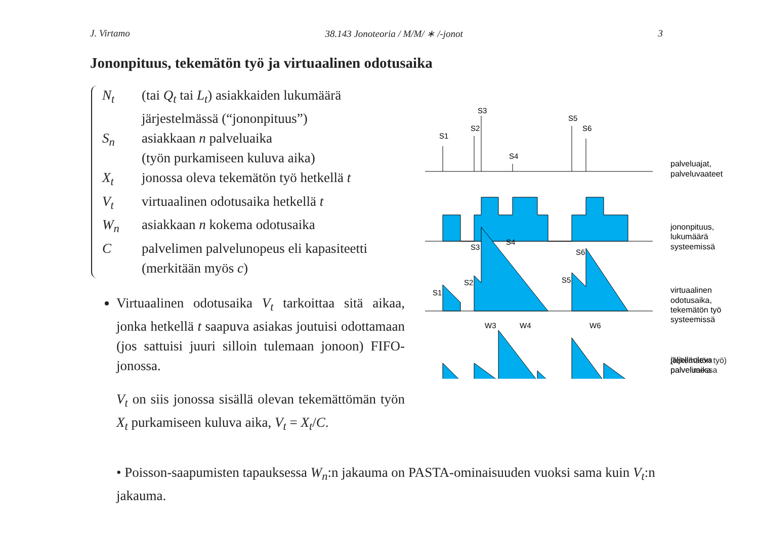J. Virtamo 38.143 Jonoteoria / M/M/ ∗ /-jonot 3
Jononpituus, tekemätön työ ja virtuaalinen odotusaika
N<sub>t</sub> (tai Q<sub>t</sub> tai L<sub>t</sub>) asiakkaiden lukumäärä
järjestelmässä (“jononpituus”)
S<sub>n</sub> asiakkaan n palveluaika
(työn purkamiseen kuluva aika)
X<sub>t</sub> jonossa oleva tekemätön työ hetkellä t
V<sub>t</sub> virtuaalinen odotusaika hetkellä t
W<sub>n</sub> asiakkaan n kokema odotusaika
Cpalvelimen palvelunopeus eli kapasiteetti
(merkitään myös c)
Virtuaalinen odotusaika V<sub>t</sub> tarkoittaa sitä aikaa, jonka hetkellä t saapuva asiakas joutuisi odottamaan (jos sattuisi juuri silloin tulemaan jonoon) FIFO-jonossa.
V<sub>t</sub> on siis jonossa sisällä olevan tekemättömän työn X<sub>t</sub> purkamiseen kuluva aika, V<sub>t</sub> = X<sub>t</sub>/C.
S1
S2
S3
S4
S5
S6
S1
S2
S3
S4
S5
S6
W3
W4
W6
palveluajat,
palveluvaateet
jononpituus,
lukumäärä
systeemissä
virtuaalinen
odotusaika,
tekemätön työ
systeemissä
jäljelläoleva
palveluaika
(tekemätön työ)
palvelimessa
• Poisson-saapumisten tapauksessa W<sub>n</sub>:n jakauma on PASTA-ominaisuuden vuoksi sama kuin V<sub>t</sub>:n jakauma.